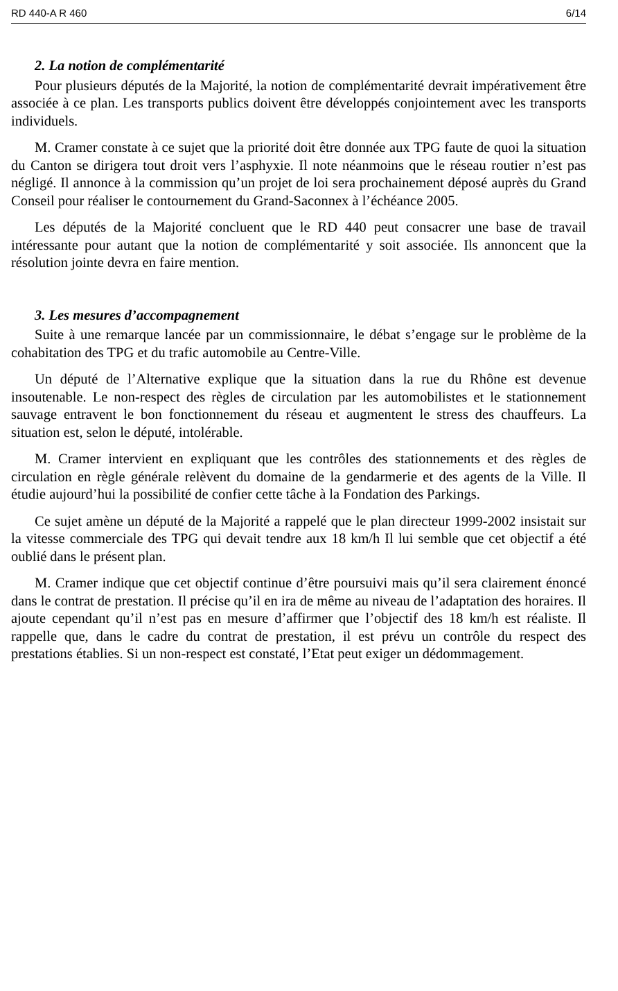RD 440-A R 460 6/14
2. La notion de complémentarité
Pour plusieurs députés de la Majorité, la notion de complémentarité devrait impérativement être associée à ce plan. Les transports publics doivent être développés conjointement avec les transports individuels.
M. Cramer constate à ce sujet que la priorité doit être donnée aux TPG faute de quoi la situation du Canton se dirigera tout droit vers l’asphyxie. Il note néanmoins que le réseau routier n’est pas négligé. Il annonce à la commission qu’un projet de loi sera prochainement déposé auprès du Grand Conseil pour réaliser le contournement du Grand-Saconnex à l’échéance 2005.
Les députés de la Majorité concluent que le RD 440 peut consacrer une base de travail intéressante pour autant que la notion de complémentarité y soit associée. Ils annoncent que la résolution jointe devra en faire mention.
3. Les mesures d’accompagnement
Suite à une remarque lancée par un commissionnaire, le débat s’engage sur le problème de la cohabitation des TPG et du trafic automobile au Centre-Ville.
Un député de l’Alternative explique que la situation dans la rue du Rhône est devenue insoutenable. Le non-respect des règles de circulation par les automobilistes et le stationnement sauvage entravent le bon fonctionnement du réseau et augmentent le stress des chauffeurs. La situation est, selon le député, intolérable.
M. Cramer intervient en expliquant que les contrôles des stationnements et des règles de circulation en règle générale relèvent du domaine de la gendarmerie et des agents de la Ville. Il étudie aujourd’hui la possibilité de confier cette tâche à la Fondation des Parkings.
Ce sujet amène un député de la Majorité a rappelé que le plan directeur 1999-2002 insistait sur la vitesse commerciale des TPG qui devait tendre aux 18 km/h Il lui semble que cet objectif a été oublié dans le présent plan.
M. Cramer indique que cet objectif continue d’être poursuivi mais qu’il sera clairement énoncé dans le contrat de prestation. Il précise qu’il en ira de même au niveau de l’adaptation des horaires. Il ajoute cependant qu’il n’est pas en mesure d’affirmer que l’objectif des 18 km/h est réaliste. Il rappelle que, dans le cadre du contrat de prestation, il est prévu un contrôle du respect des prestations établies. Si un non-respect est constaté, l’Etat peut exiger un dédommagement.